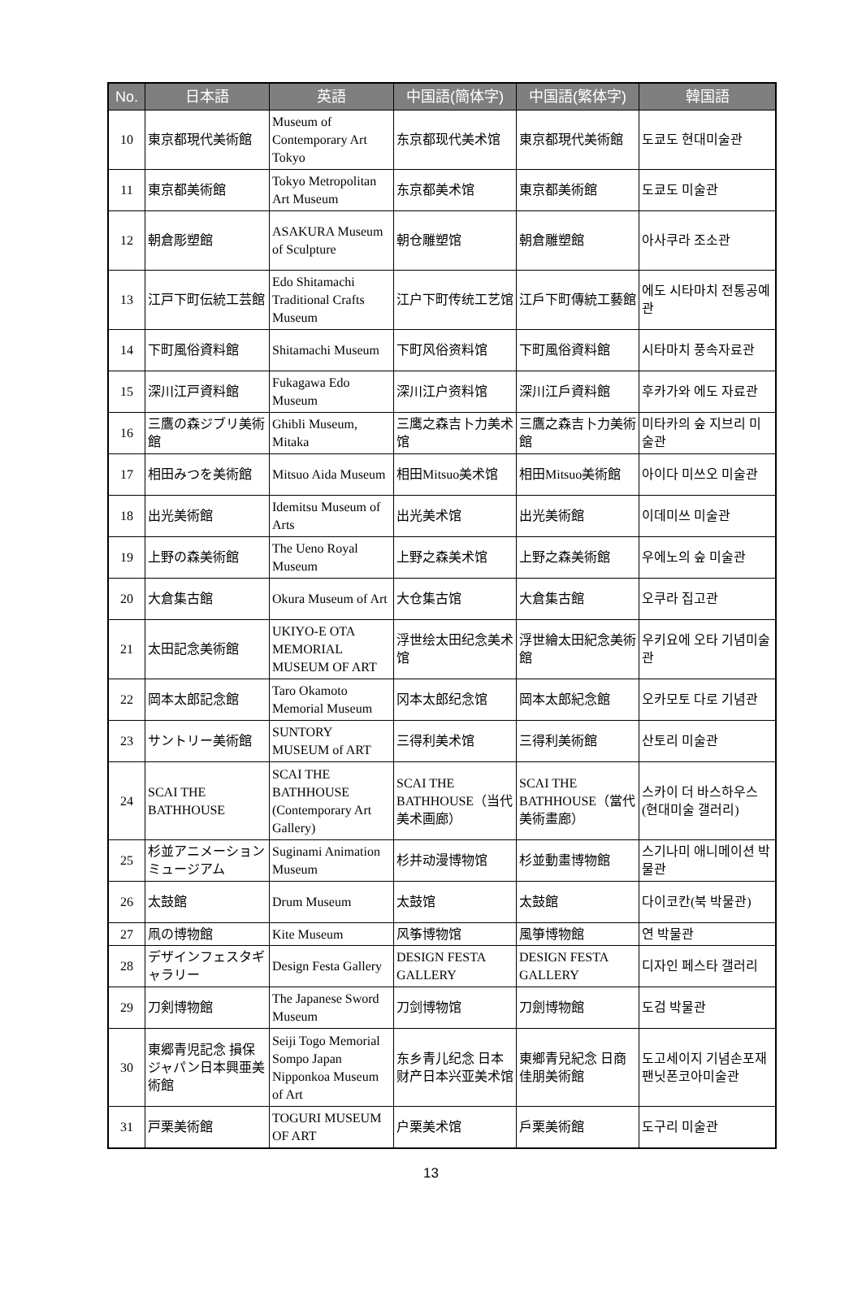| No. | 日本語 | 英語 | 中国語(簡体字) | 中国語(繁体字) | 韓国語 |
| --- | --- | --- | --- | --- | --- |
| 10 | 東京都現代美術館 | Museum of Contemporary Art Tokyo | 东京都现代美术馆 | 東京都現代美術館 | 도쿄도 현대미술관 |
| 11 | 東京都美術館 | Tokyo Metropolitan Art Museum | 东京都美术馆 | 東京都美術館 | 도쿄도 미술관 |
| 12 | 朝倉彫塑館 | ASAKURA Museum of Sculpture | 朝仓雕塑馆 | 朝倉雕塑館 | 아사쿠라 조소관 |
| 13 | 江戸下町伝統工芸館 | Edo Shitamachi Traditional Crafts Museum | 江户下町传统工艺馆 | 江戶下町傳統工藝館 | 에도 시타마치 전통공예관 |
| 14 | 下町風俗資料館 | Shitamachi Museum | 下町风俗资料馆 | 下町風俗資料館 | 시타마치 풍속자료관 |
| 15 | 深川江戸資料館 | Fukagawa Edo Museum | 深川江户资料馆 | 深川江戶資料館 | 후카가와 에도 자료관 |
| 16 | 三鷹の森ジブリ美術館 | Ghibli Museum, Mitaka | 三鹰之森吉卜力美术馆 | 三鷹之森吉卜力美術館 | 미타카의 숲 지브리 미술관 |
| 17 | 相田みつを美術館 | Mitsuo Aida Museum | 相田Mitsuo美术馆 | 相田Mitsuo美術館 | 아이다 미쓰오 미술관 |
| 18 | 出光美術館 | Idemitsu Museum of Arts | 出光美术馆 | 出光美術館 | 이데미쓰 미술관 |
| 19 | 上野の森美術館 | The Ueno Royal Museum | 上野之森美术馆 | 上野之森美術館 | 우에노의 숲 미술관 |
| 20 | 大倉集古館 | Okura Museum of Art | 大仓集古馆 | 大倉集古館 | 오쿠라 집고관 |
| 21 | 太田記念美術館 | UKIYO-E OTA MEMORIAL MUSEUM OF ART | 浮世绘太田纪念美术馆 | 浮世繪太田紀念美術館 | 우키요에 오타 기념미술관 |
| 22 | 岡本太郎記念館 | Taro Okamoto Memorial Museum | 冈本太郎纪念馆 | 岡本太郎紀念館 | 오카모토 다로 기념관 |
| 23 | サントリー美術館 | SUNTORY MUSEUM of ART | 三得利美术馆 | 三得利美術館 | 산토리 미술관 |
| 24 | SCAI THE BATHHOUSE | SCAI THE BATHHOUSE (Contemporary Art Gallery) | SCAI THE BATHHOUSE（当代美术画廊） | SCAI THE BATHHOUSE（當代美術畫廊） | 스카이 더 바스하우스(현대미술 갤러리) |
| 25 | 杉並アニメーションミュージアム | Suginami Animation Museum | 杉并动漫博物馆 | 杉並動畫博物館 | 스기나미 애니메이션 박물관 |
| 26 | 太鼓館 | Drum Museum | 太鼓馆 | 太鼓館 | 다이코칸(북 박물관) |
| 27 | 凧の博物館 | Kite Museum | 风筝博物馆 | 風箏博物館 | 연 박물관 |
| 28 | デザインフェスタギャラリー | Design Festa Gallery | DESIGN FESTA GALLERY | DESIGN FESTA GALLERY | 디자인 페스타 갤러리 |
| 29 | 刀剣博物館 | The Japanese Sword Museum | 刀剑博物馆 | 刀劍博物館 | 도검 박물관 |
| 30 | 東郷青児記念 損保ジャパン日本興亜美術館 | Seiji Togo Memorial Sompo Japan Nipponkoa Museum of Art | 东乡青儿纪念 日本财产日本兴亚美术馆 | 東鄉青兒紀念 日商佳朋美術館 | 도고세이지 기념손포재팬닛폰코아미술관 |
| 31 | 戸栗美術館 | TOGURI MUSEUM OF ART | 户栗美术馆 | 戶栗美術館 | 도구리 미술관 |
13